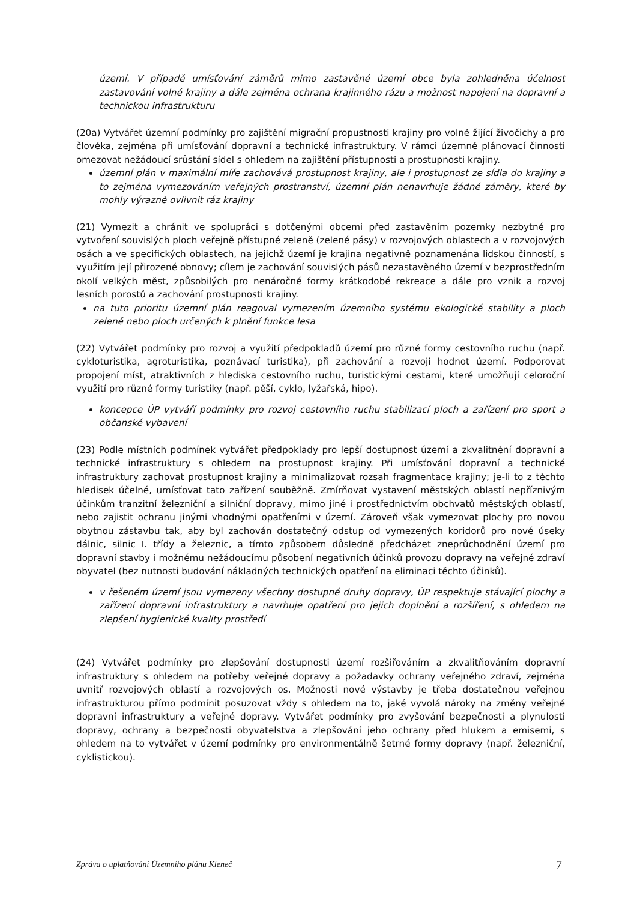území. V případě umísťování záměrů mimo zastavěné území obce byla zohledněna účelnost zastavování volné krajiny a dále zejména ochrana krajinného rázu a možnost napojení na dopravní a technickou infrastrukturu
(20a) Vytvářet územní podmínky pro zajištění migrační propustnosti krajiny pro volně žijící živočichy a pro člověka, zejména při umísťování dopravní a technické infrastruktury. V rámci územně plánovací činnosti omezovat nežádoucí srůstání sídel s ohledem na zajištění přístupnosti a prostupnosti krajiny.
územní plán v maximální míře zachovává prostupnost krajiny, ale i prostupnost ze sídla do krajiny a to zejména vymezováním veřejných prostranství, územní plán nenavrhuje žádné záměry, které by mohly výrazně ovlivnit ráz krajiny
(21) Vymezit a chránit ve spolupráci s dotčenými obcemi před zastavěním pozemky nezbytné pro vytvoření souvislých ploch veřejně přístupné zeleně (zelené pásy) v rozvojových oblastech a v rozvojových osách a ve specifických oblastech, na jejichž území je krajina negativně poznamenána lidskou činností, s využitím její přirozené obnovy; cílem je zachování souvislých pásů nezastavěného území v bezprostředním okolí velkých měst, způsobilých pro nenáročné formy krátkodobé rekreace a dále pro vznik a rozvoj lesních porostů a zachování prostupnosti krajiny.
na tuto prioritu územní plán reagoval vymezením územního systému ekologické stability a ploch zeleně nebo ploch určených k plnění funkce lesa
(22) Vytvářet podmínky pro rozvoj a využití předpokladů území pro různé formy cestovního ruchu (např. cykloturistika, agroturistika, poznávací turistika), při zachování a rozvoji hodnot území. Podporovat propojení míst, atraktivních z hlediska cestovního ruchu, turistickými cestami, které umožňují celoroční využití pro různé formy turistiky (např. pěší, cyklo, lyžařská, hipo).
koncepce ÚP vytváří podmínky pro rozvoj cestovního ruchu stabilizací ploch a zařízení pro sport a občanské vybavení
(23) Podle místních podmínek vytvářet předpoklady pro lepší dostupnost území a zkvalitnění dopravní a technické infrastruktury s ohledem na prostupnost krajiny. Při umísťování dopravní a technické infrastruktury zachovat prostupnost krajiny a minimalizovat rozsah fragmentace krajiny; je-li to z těchto hledisek účelné, umísťovat tato zařízení souběžně. Zmírňovat vystavení městských oblastí nepříznivým účinkům tranzitní železniční a silniční dopravy, mimo jiné i prostřednictvím obchvatů městských oblastí, nebo zajistit ochranu jinými vhodnými opatřeními v území. Zároveň však vymezovat plochy pro novou obytnou zástavbu tak, aby byl zachován dostatečný odstup od vymezených koridorů pro nové úseky dálnic, silnic I. třídy a železnic, a tímto způsobem důsledně předcházet zneprůchodnění území pro dopravní stavby i možnému nežádoucímu působení negativních účinků provozu dopravy na veřejné zdraví obyvatel (bez nutnosti budování nákladných technických opatření na eliminaci těchto účinků).
v řešeném území jsou vymezeny všechny dostupné druhy dopravy, ÚP respektuje stávající plochy a zařízení dopravní infrastruktury a navrhuje opatření pro jejich doplnění a rozšíření, s ohledem na zlepšení hygienické kvality prostředí
(24) Vytvářet podmínky pro zlepšování dostupnosti území rozšiřováním a zkvalitňováním dopravní infrastruktury s ohledem na potřeby veřejné dopravy a požadavky ochrany veřejného zdraví, zejména uvnitř rozvojových oblastí a rozvojových os. Možnosti nové výstavby je třeba dostatečnou veřejnou infrastrukturou přímo podmínit posuzovat vždy s ohledem na to, jaké vyvolá nároky na změny veřejné dopravní infrastruktury a veřejné dopravy. Vytvářet podmínky pro zvyšování bezpečnosti a plynulosti dopravy, ochrany a bezpečnosti obyvatelstva a zlepšování jeho ochrany před hlukem a emisemi, s ohledem na to vytvářet v území podmínky pro environmentálně šetrné formy dopravy (např. železniční, cyklistickou).
Zpráva o uplatňování Územního plánu Kleneč 7